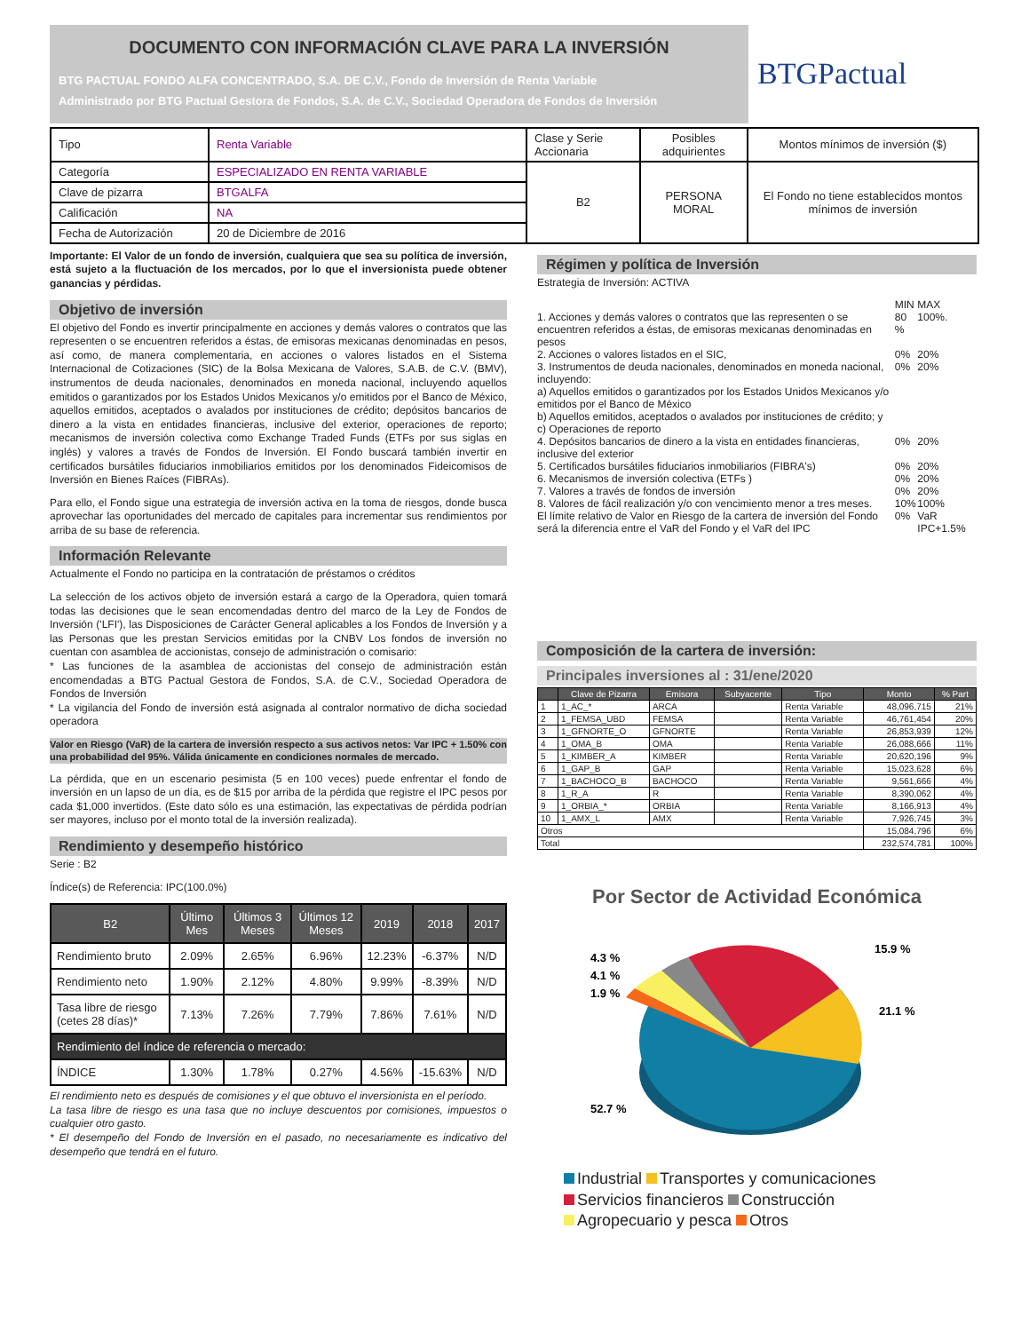DOCUMENTO CON INFORMACIÓN CLAVE PARA LA INVERSIÓN
BTG PACTUAL FONDO ALFA CONCENTRADO, S.A. DE C.V., Fondo de Inversión de Renta Variable
Administrado por BTG Pactual Gestora de Fondos, S.A. de C.V., Sociedad Operadora de Fondos de Inversión
BTGPactual
| Tipo | Renta Variable | Clase y Serie Accionaria | Posibles adquirientes | Montos mínimos de inversión ($) |
| Categoría | ESPECIALIZADO EN RENTA VARIABLE | B2 | PERSONA MORAL | El Fondo no tiene establecidos montos mínimos de inversión |
| Clave de pizarra | BTGALFA | | | |
| Calificación | NA | | | |
| Fecha de Autorización | 20 de Diciembre de 2016 | | | |
Importante: El Valor de un fondo de inversión, cualquiera que sea su política de inversión, está sujeto a la fluctuación de los mercados, por lo que el inversionista puede obtener ganancias y pérdidas.
Objetivo de inversión
El objetivo del Fondo es invertir principalmente en acciones y demás valores o contratos que las representen o se encuentren referidos a éstas, de emisoras mexicanas denominadas en pesos, así como, de manera complementaria, en acciones o valores listados en el Sistema Internacional de Cotizaciones (SIC) de la Bolsa Mexicana de Valores, S.A.B. de C.V. (BMV), instrumentos de deuda nacionales, denominados en moneda nacional, incluyendo aquellos emitidos o garantizados por los Estados Unidos Mexicanos y/o emitidos por el Banco de México, aquellos emitidos, aceptados o avalados por instituciones de crédito; depósitos bancarios de dinero a la vista en entidades financieras, inclusive del exterior, operaciones de reporto; mecanismos de inversión colectiva como Exchange Traded Funds (ETFs por sus siglas en inglés) y valores a través de Fondos de Inversión. El Fondo buscará también invertir en certificados bursátiles fiduciarios inmobiliarios emitidos por los denominados Fideicomisos de Inversión en Bienes Raíces (FIBRAs).
Para ello, el Fondo sigue una estrategia de inversión activa en la toma de riesgos, donde busca aprovechar las oportunidades del mercado de capitales para incrementar sus rendimientos por arriba de su base de referencia.
Información Relevante
Actualmente el Fondo no participa en la contratación de préstamos o créditos
La selección de los activos objeto de inversión estará a cargo de la Operadora, quien tomará todas las decisiones que le sean encomendadas dentro del marco de la Ley de Fondos de Inversión ('LFI'), las Disposiciones de Carácter General aplicables a los Fondos de Inversión y a las Personas que les prestan Servicios emitidas por la CNBV Los fondos de inversión no cuentan con asamblea de accionistas, consejo de administración o comisario:
* Las funciones de la asamblea de accionistas del consejo de administración están encomendadas a BTG Pactual Gestora de Fondos, S.A. de C.V., Sociedad Operadora de Fondos de Inversión
* La vigilancia del Fondo de inversión está asignada al contralor normativo de dicha sociedad operadora
Valor en Riesgo (VaR) de la cartera de inversión respecto a sus activos netos: Var IPC + 1.50% con una probabilidad del 95%. Válida únicamente en condiciones normales de mercado.
La pérdida, que en un escenario pesimista (5 en 100 veces) puede enfrentar el fondo de inversión en un lapso de un día, es de $15 por arriba de la pérdida que registre el IPC pesos por cada $1,000 invertidos. (Este dato sólo es una estimación, las expectativas de pérdida podrían ser mayores, incluso por el monto total de la inversión realizada).
Rendimiento y desempeño histórico
Serie : B2
Índice(s) de Referencia: IPC(100.0%)
| B2 | Último Mes | Últimos 3 Meses | Últimos 12 Meses | 2019 | 2018 | 2017 |
| --- | --- | --- | --- | --- | --- | --- |
| Rendimiento bruto | 2.09% | 2.65% | 6.96% | 12.23% | -6.37% | N/D |
| Rendimiento neto | 1.90% | 2.12% | 4.80% | 9.99% | -8.39% | N/D |
| Tasa libre de riesgo (cetes 28 días)* | 7.13% | 7.26% | 7.79% | 7.86% | 7.61% | N/D |
| Rendimiento del índice de referencia o mercado: | | | | | | |
| ÍNDICE | 1.30% | 1.78% | 0.27% | 4.56% | -15.63% | N/D |
El rendimiento neto es después de comisiones y el que obtuvo el inversionista en el período.
La tasa libre de riesgo es una tasa que no incluye descuentos por comisiones, impuestos o cualquier otro gasto.
* El desempeño del Fondo de Inversión en el pasado, no necesariamente es indicativo del desempeño que tendrá en el futuro.
Régimen y política de Inversión
Estrategia de Inversión: ACTIVA
| | MIN | MAX |
| 1. Acciones y demás valores o contratos que las representen o se encuentren referidos a éstas, de emisoras mexicanas denominadas en pesos | 80 % | 100%. |
| 2. Acciones o valores listados en el SIC, | 0% | 20% |
| 3. Instrumentos de deuda nacionales, denominados en moneda nacional, incluyendo: a) Aquellos emitidos o garantizados por los Estados Unidos Mexicanos y/o emitidos por el Banco de México b) Aquellos emitidos, aceptados o avalados por instituciones de crédito; y c) Operaciones de reporto | 0% | 20% |
| 4. Depósitos bancarios de dinero a la vista en entidades financieras, inclusive del exterior | 0% | 20% |
| 5. Certificados bursátiles fiduciarios inmobiliarios (FIBRA's) | 0% | 20% |
| 6. Mecanismos de inversión colectiva (ETFs ) | 0% | 20% |
| 7. Valores a través de fondos de inversión | 0% | 20% |
| 8. Valores de fácil realización y/o con vencimiento menor a tres meses. | 10% | 100% |
| El límite relativo de Valor en Riesgo de la cartera de inversión del Fondo será la diferencia entre el VaR del Fondo y el VaR del IPC | 0% | VaR IPC+1.5% |
Composición de la cartera de inversión:
Principales inversiones al : 31/ene/2020
| | Clave de Pizarra | Emisora | Subyacente | Tipo | Monto | % Part |
| --- | --- | --- | --- | --- | --- | --- |
| 1 | 1_AC_* | ARCA | | Renta Variable | 48,096,715 | 21% |
| 2 | 1_FEMSA_UBD | FEMSA | | Renta Variable | 46,761,454 | 20% |
| 3 | 1_GFNORTE_O | GFNORTE | | Renta Variable | 26,853,939 | 12% |
| 4 | 1_OMA_B | OMA | | Renta Variable | 26,088,666 | 11% |
| 5 | 1_KIMBER_A | KIMBER | | Renta Variable | 20,620,196 | 9% |
| 6 | 1_GAP_B | GAP | | Renta Variable | 15,023,628 | 6% |
| 7 | 1_BACHOCO_B | BACHOCO | | Renta Variable | 9,561,666 | 4% |
| 8 | 1_R_A | R | | Renta Variable | 8,390,062 | 4% |
| 9 | 1_ORBIA_* | ORBIA | | Renta Variable | 8,166,913 | 4% |
| 10 | 1_AMX_L | AMX | | Renta Variable | 7,926,745 | 3% |
| Otros | | | | | 15,084,796 | 6% |
| Total | | | | | 232,574,781 | 100% |
Por Sector de Actividad Económica
15.9 %
21.1 %
4.3 %
4.1 %
1.9 %
52.7 %
Industrial Transportes y comunicaciones
Servicios financieros Construcción
Agropecuario y pesca Otros